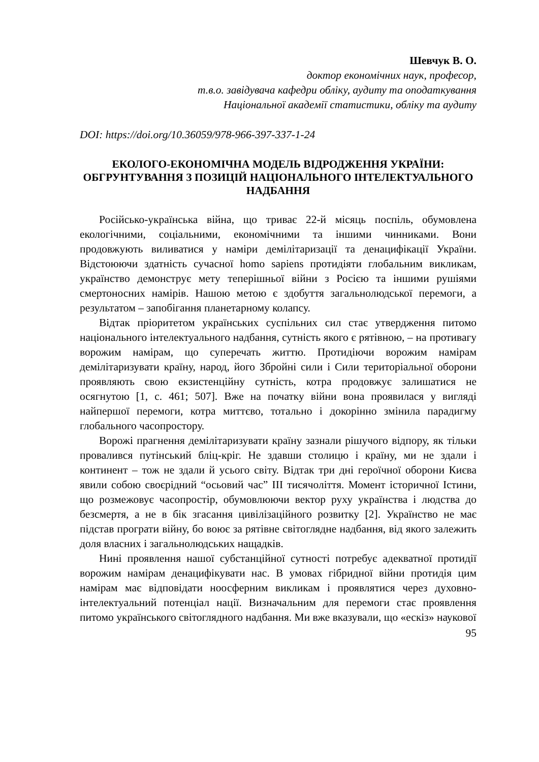Шевчук В. О.
доктор економічних наук, професор,
т.в.о. завідувача кафедри обліку, аудиту та оподаткування
Національної академії статистики, обліку та аудиту
DOI: https://doi.org/10.36059/978-966-397-337-1-24
ЕКОЛОГО-ЕКОНОМІЧНА МОДЕЛЬ ВІДРОДЖЕННЯ УКРАЇНИ: ОБГРУНТУВАННЯ З ПОЗИЦІЙ НАЦІОНАЛЬНОГО ІНТЕЛЕКТУАЛЬНОГО НАДБАННЯ
Російсько-українська війна, що триває 22-й місяць поспіль, обумовлена екологічними, соціальними, економічними та іншими чинниками. Вони продовжують виливатися у наміри демілітаризації та денацифікації України. Відстоюючи здатність сучасної homo sapiens протидіяти глобальним викликам, українство демонструє мету теперішньої війни з Росією та іншими рушіями смертоносних намірів. Нашою метою є здобуття загальнолюдської перемоги, а результатом – запобігання планетарному колапсу.
Відтак пріоритетом українських суспільних сил стає утвердження питомо національного інтелектуального надбання, сутність якого є рятівною, – на противагу ворожим намірам, що суперечать життю. Протидіючи ворожим намірам демілітаризувати країну, народ, його Збройні сили і Сили територіальної оборони проявляють свою екзистенційну сутність, котра продовжує залишатися не осягнутою [1, с. 461; 507]. Вже на початку війни вона проявилася у вигляді найпершої перемоги, котра миттєво, тотально і докорінно змінила парадигму глобального часопростору.
Ворожі прагнення демілітаризувати країну зазнали рішучого відпору, як тільки провалився путінський бліц-кріг. Не здавши столицю і країну, ми не здали і континент – тож не здали й усього світу. Відтак три дні героїчної оборони Києва явили собою своєрідний “осьовий час” ІІІ тисячоліття. Момент історичної Істини, що розмежовує часопростір, обумовлюючи вектор руху українства і людства до безсмертя, а не в бік згасання цивілізаційного розвитку [2]. Українство не має підстав програти війну, бо воює за рятівне світоглядне надбання, від якого залежить доля власних і загальнолюдських нащадків.
Нині проявлення нашої субстанційної сутності потребує адекватної протидії ворожим намірам денацифікувати нас. В умовах гібридної війни протидія цим намірам має відповідати ноосферним викликам і проявлятися через духовно-інтелектуальний потенціал нації. Визначальним для перемоги стає проявлення питомо українського світоглядного надбання. Ми вже вказували, що «ескіз» наукової
95